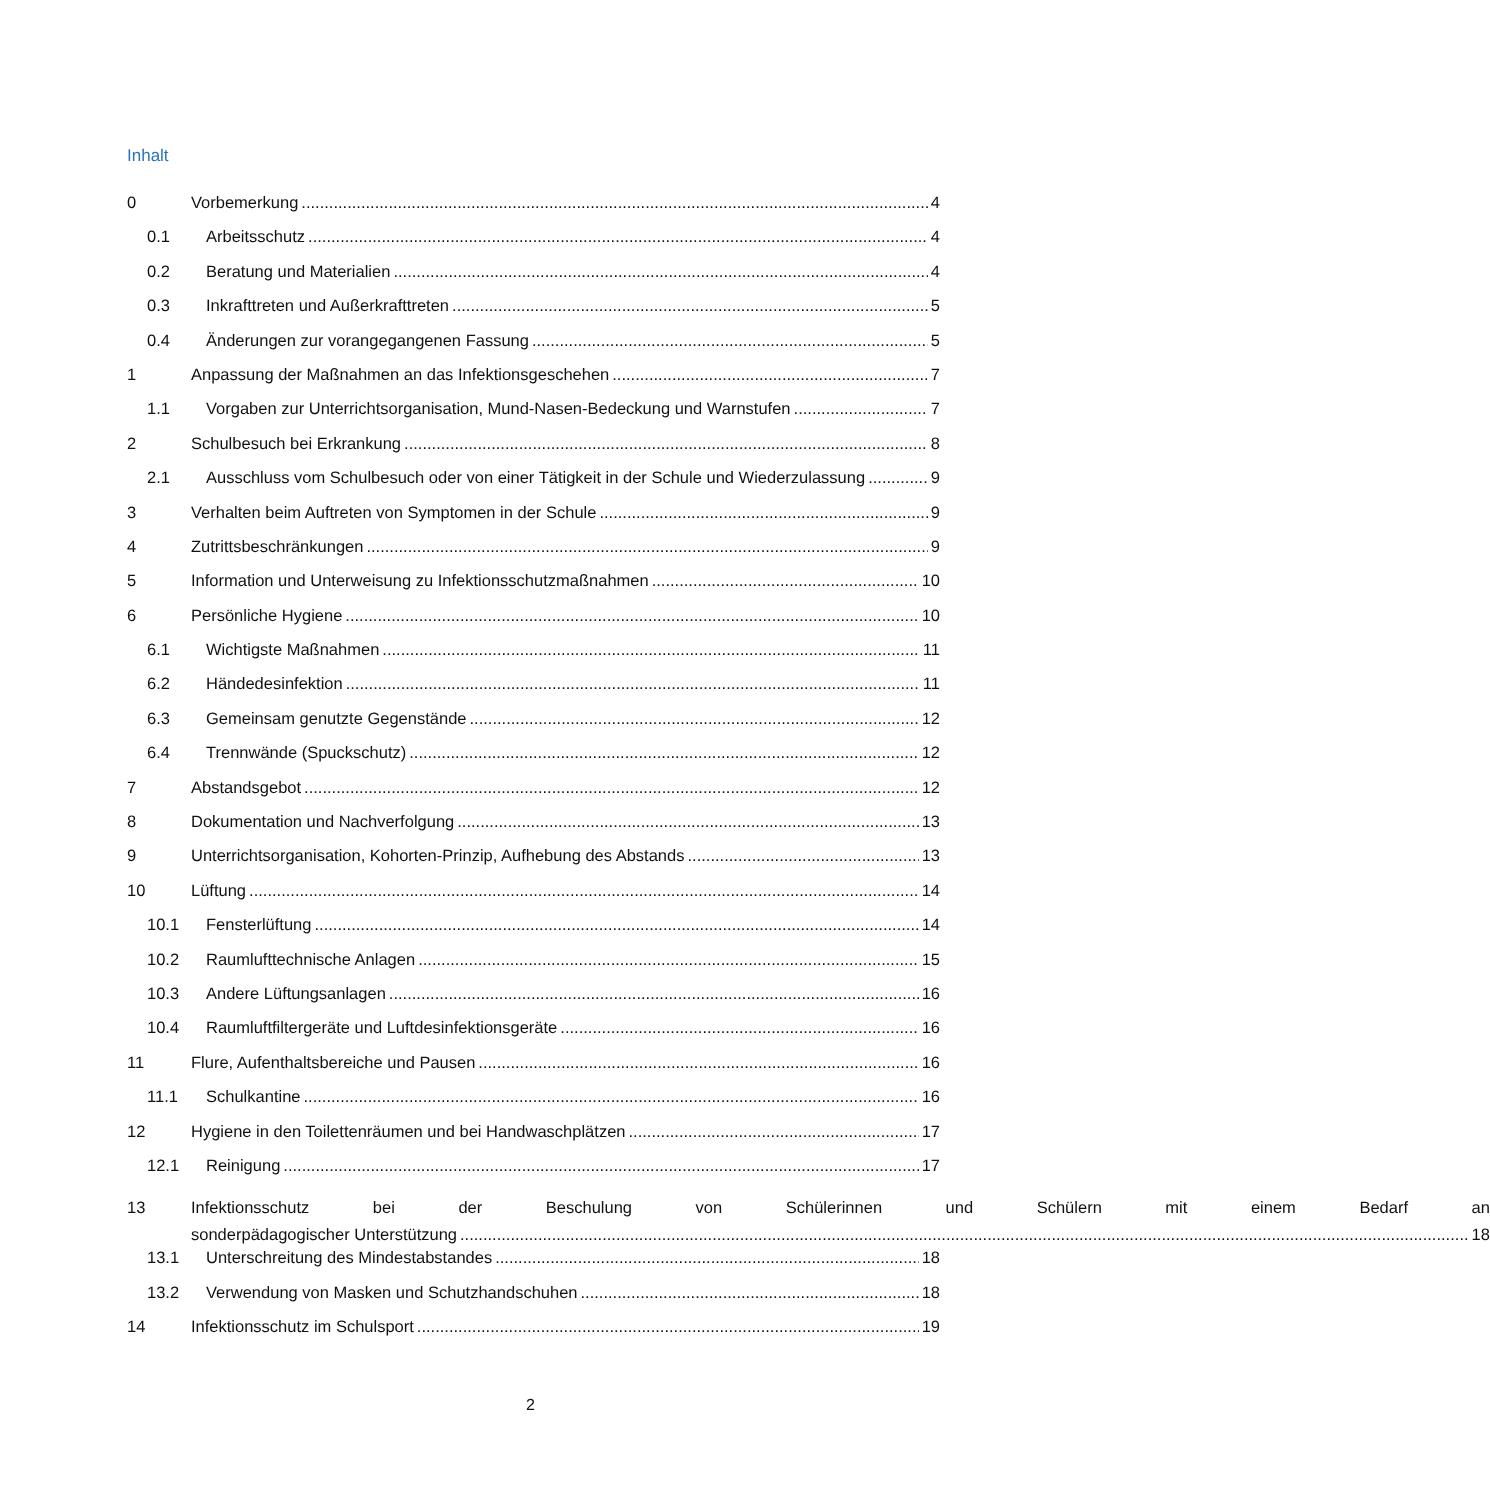Inhalt
0 Vorbemerkung 4
0.1 Arbeitsschutz 4
0.2 Beratung und Materialien 4
0.3 Inkrafttreten und Außerkrafttreten 5
0.4 Änderungen zur vorangegangenen Fassung 5
1 Anpassung der Maßnahmen an das Infektionsgeschehen 7
1.1 Vorgaben zur Unterrichtsorganisation, Mund-Nasen-Bedeckung und Warnstufen 7
2 Schulbesuch bei Erkrankung 8
2.1 Ausschluss vom Schulbesuch oder von einer Tätigkeit in der Schule und Wiederzulassung 9
3 Verhalten beim Auftreten von Symptomen in der Schule 9
4 Zutrittsbeschränkungen 9
5 Information und Unterweisung zu Infektionsschutzmaßnahmen 10
6 Persönliche Hygiene 10
6.1 Wichtigste Maßnahmen 11
6.2 Händedesinfektion 11
6.3 Gemeinsam genutzte Gegenstände 12
6.4 Trennwände (Spuckschutz) 12
7 Abstandsgebot 12
8 Dokumentation und Nachverfolgung 13
9 Unterrichtsorganisation, Kohorten-Prinzip, Aufhebung des Abstands 13
10 Lüftung 14
10.1 Fensterlüftung 14
10.2 Raumlufttechnische Anlagen 15
10.3 Andere Lüftungsanlagen 16
10.4 Raumluftfiltergeräte und Luftdesinfektionsgeräte 16
11 Flure, Aufenthaltsbereiche und Pausen 16
11.1 Schulkantine 16
12 Hygiene in den Toilettenräumen und bei Handwaschplätzen 17
12.1 Reinigung 17
13 Infektionsschutz bei der Beschulung von Schülerinnen und Schülern mit einem Bedarf an
sonderpädagogischer Unterstützung 18
13.1 Unterschreitung des Mindestabstandes 18
13.2 Verwendung von Masken und Schutzhandschuhen 18
14 Infektionsschutz im Schulsport 19
2